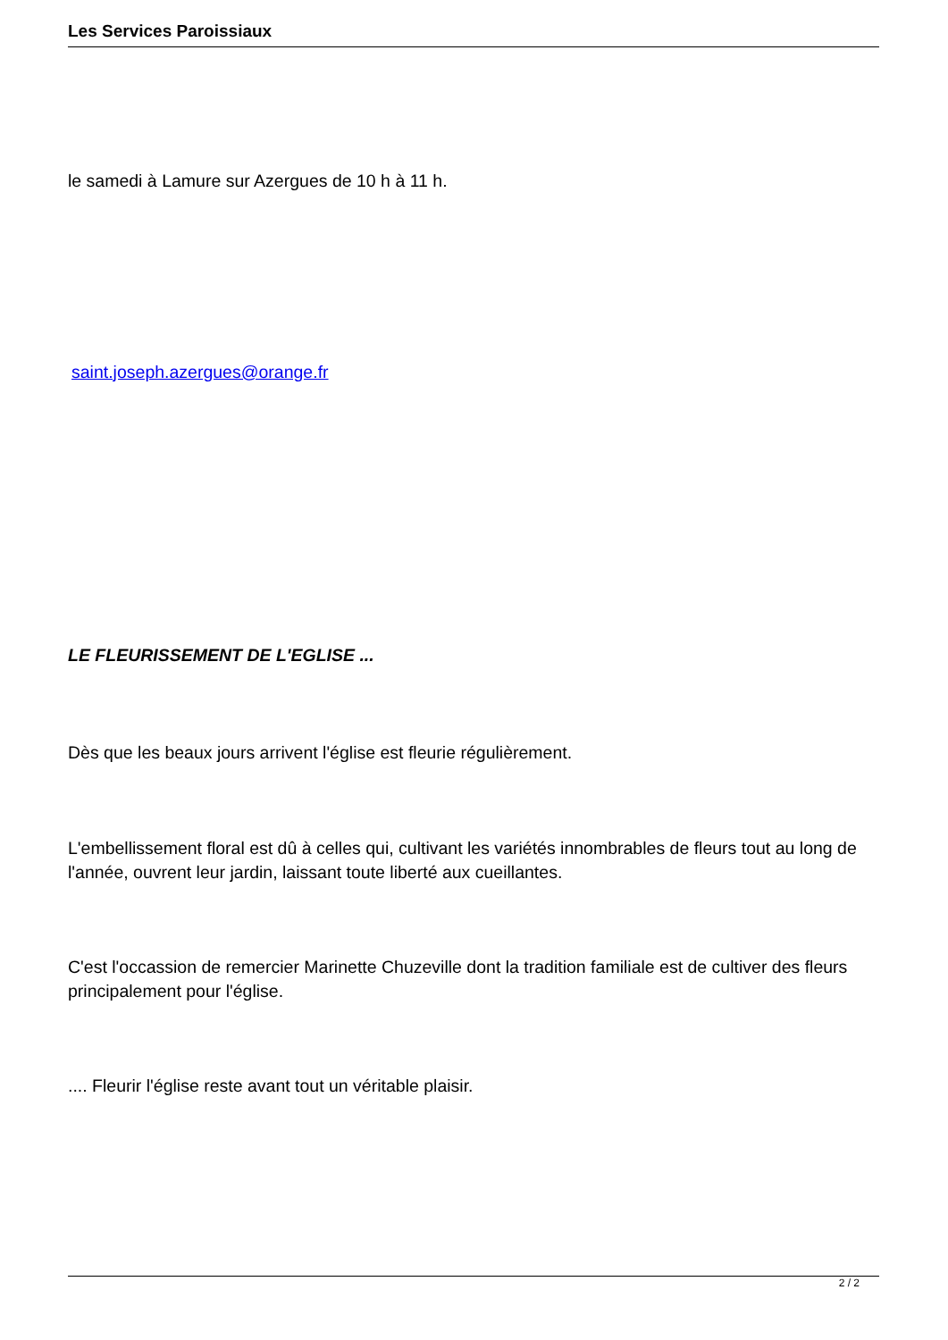Les Services Paroissiaux
le samedi à Lamure sur Azergues de 10 h à 11 h.
saint.joseph.azergues@orange.fr
LE FLEURISSEMENT DE L'EGLISE ...
Dès que les beaux jours arrivent l'église est fleurie régulièrement.
L'embellissement floral est dû à celles qui, cultivant les variétés innombrables de fleurs tout au long de l'année, ouvrent leur jardin, laissant toute liberté aux cueillantes.
C'est l'occassion de remercier Marinette Chuzeville dont la tradition familiale est de cultiver des fleurs principalement pour l'église.
.... Fleurir l'église reste avant tout un véritable plaisir.
2 / 2